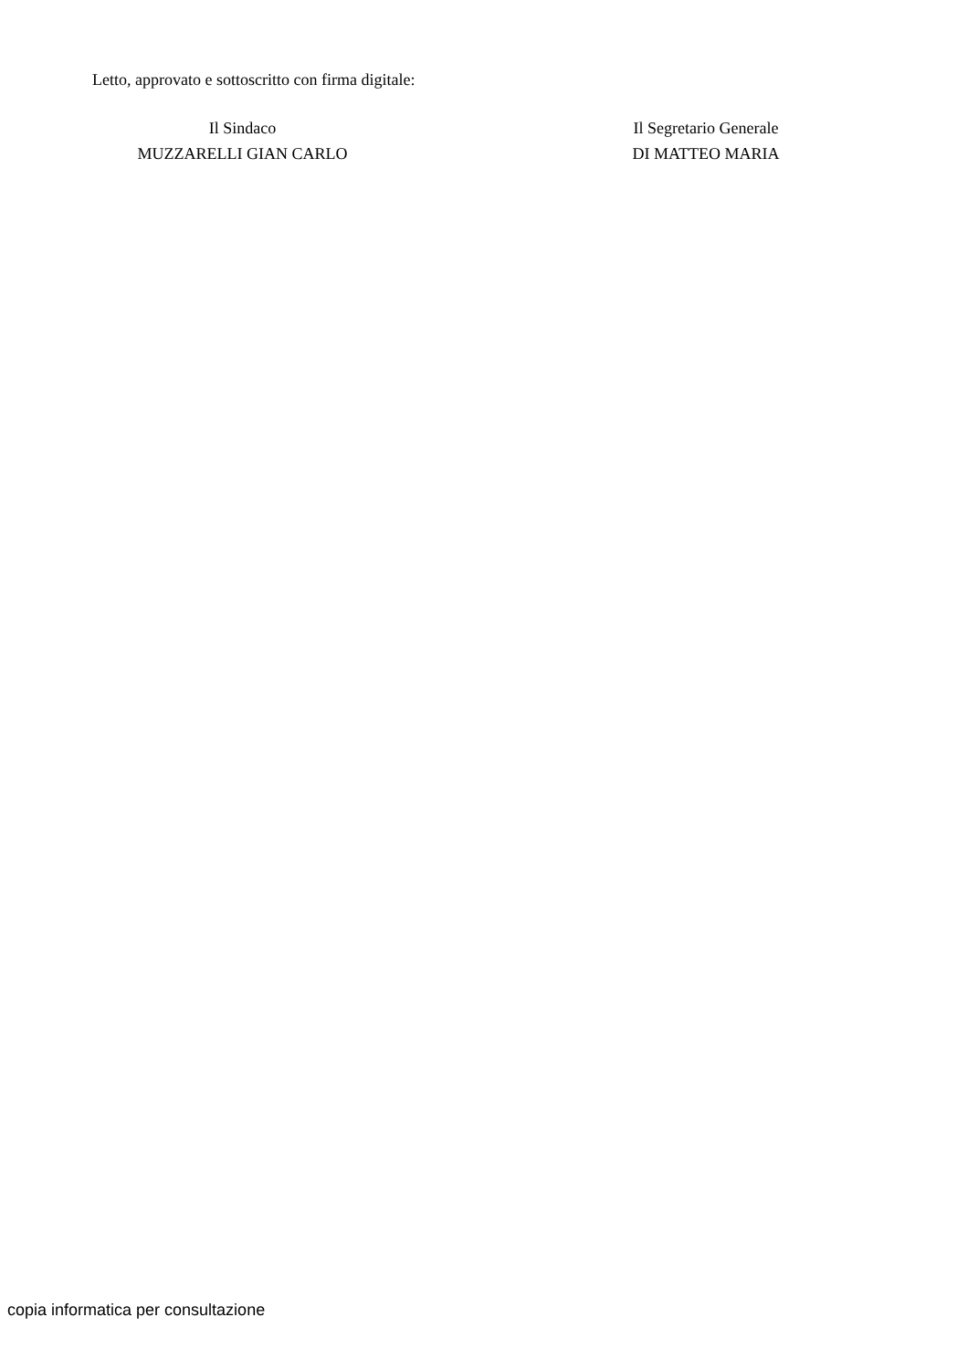Letto, approvato e sottoscritto con firma digitale:
Il Sindaco
MUZZARELLI GIAN CARLO
Il Segretario Generale
DI MATTEO MARIA
copia informatica per consultazione